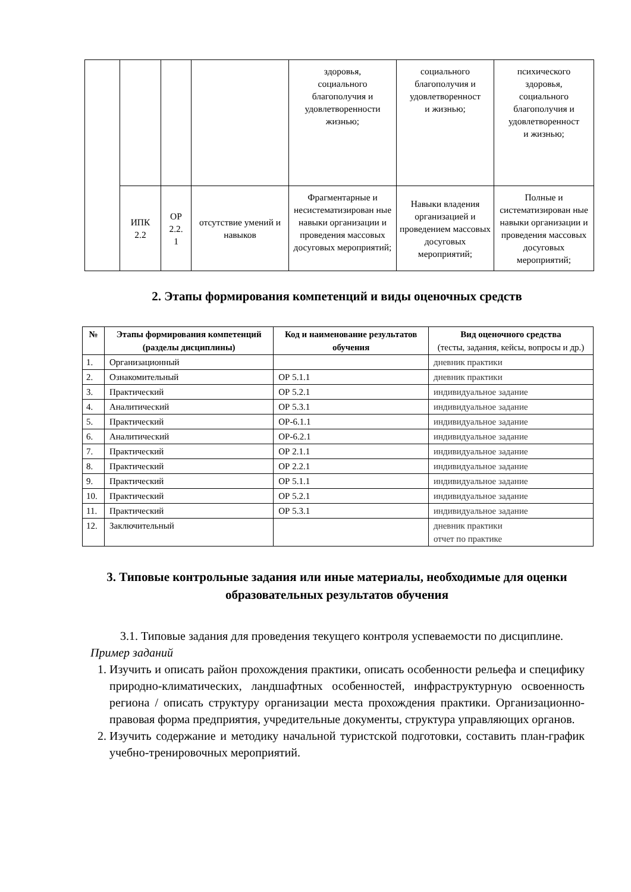| | | | | здоровья, социального благополучия и удовлетворенности жизнью; | социального благополучия и удовлетворенност и жизнью; | психического здоровья, социального благополучия и удовлетворенност и жизнью; |
| | ИПК 2.2 | ОР 2.2. 1 | отсутствие умений и навыков | Фрагментарные и несистематизирован ные навыки организации и проведения массовых досуговых мероприятий; | Навыки владения организацией и проведением массовых досуговых мероприятий; | Полные и систематизирован ные навыки организации и проведения массовых досуговых мероприятий; |
2. Этапы формирования компетенций и виды оценочных средств
| № | Этапы формирования компетенций (разделы дисциплины) | Код и наименование результатов обучения | Вид оценочного средства (тесты, задания, кейсы, вопросы и др.) |
| --- | --- | --- | --- |
| 1. | Организационный | | дневник практики |
| 2. | Ознакомительный | ОР 5.1.1 | дневник практики |
| 3. | Практический | ОР 5.2.1 | индивидуальное задание |
| 4. | Аналитический | ОР 5.3.1 | индивидуальное задание |
| 5. | Практический | ОР-6.1.1 | индивидуальное задание |
| 6. | Аналитический | ОР-6.2.1 | индивидуальное задание |
| 7. | Практический | ОР 2.1.1 | индивидуальное задание |
| 8. | Практический | ОР 2.2.1 | индивидуальное задание |
| 9. | Практический | ОР 5.1.1 | индивидуальное задание |
| 10. | Практический | ОР 5.2.1 | индивидуальное задание |
| 11. | Практический | ОР 5.3.1 | индивидуальное задание |
| 12. | Заключительный | | дневник практики отчет по практике |
3. Типовые контрольные задания или иные материалы, необходимые для оценки образовательных результатов обучения
3.1. Типовые задания для проведения текущего контроля успеваемости по дисциплине.
Пример заданий
1. Изучить и описать район прохождения практики, описать особенности рельефа и специфику природно-климатических, ландшафтных особенностей, инфраструктурную освоенность региона / описать структуру организации места прохождения практики. Организационно-правовая форма предприятия, учредительные документы, структура управляющих органов.
2. Изучить содержание и методику начальной туристской подготовки, составить план-график учебно-тренировочных мероприятий.